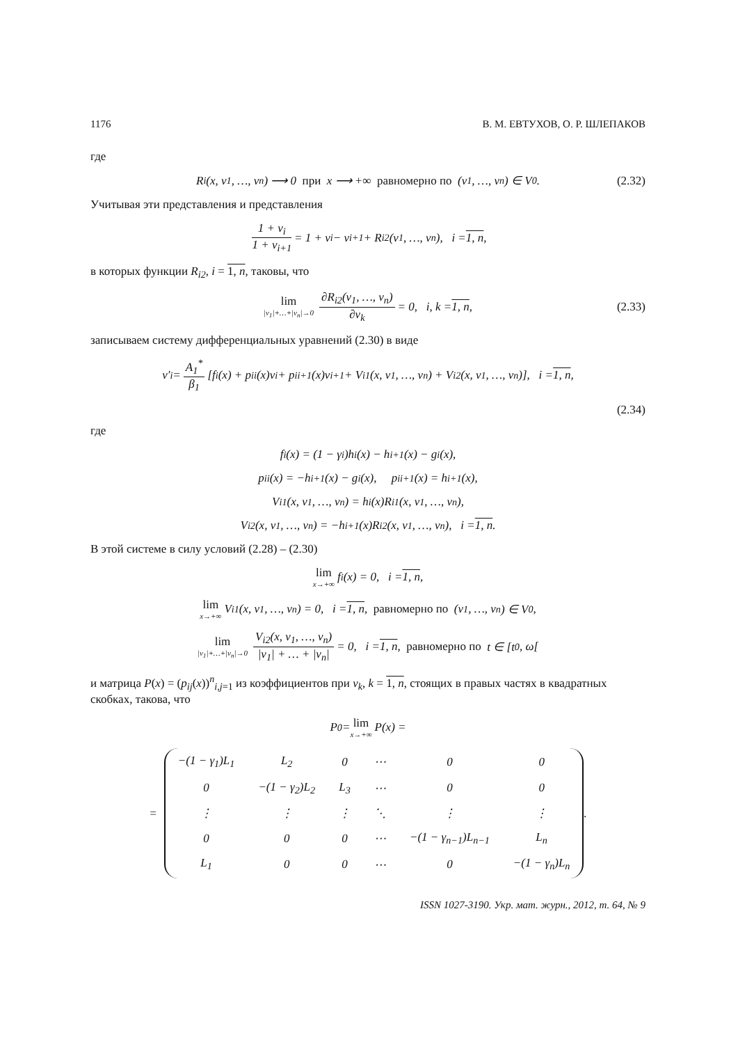1176 В. М. ЕВТУХОВ, О. Р. ШЛЕПАКОВ
где
R<sub>i</sub>(x, v<sub>1</sub>, …, v<sub>n</sub>) ⟶ 0 при x ⟶ +∞ равномерно по (v<sub>1</sub>, …, v<sub>n</sub>) ∈ V<sub>0</sub>. (2.32)
Учитывая эти представления и представления
1 + v<sub>i</sub> 1 + v<sub>i+1</sub> = 1 + v<sub>i</sub> − v<sub>i+1</sub> + R<sub>i2</sub>(v<sub>1</sub>, …, v<sub>n</sub>), i = 1, n,
в которых функции R<sub>i2</sub>, i = 1, n, таковы, что
lim |v<sub>1</sub>|+…+|v<sub>n</sub>|→0 ∂R<sub>i2</sub>(v<sub>1</sub>, …, v<sub>n</sub>) ∂v<sub>k</sub> = 0, i, k = 1, n, (2.33)
записываем систему дифференциальных уравнений (2.30) в виде
v′<sub>i</sub> = A<sub>1</sub><sup>*</sup> β<sub>1</sub> [f<sub>i</sub>(x) + p<sub>ii</sub>(x)v<sub>i</sub> + p<sub>ii+1</sub>(x)v<sub>i+1</sub> + V<sub>i1</sub>(x, v<sub>1</sub>, …, v<sub>n</sub>) + V<sub>i2</sub>(x, v<sub>1</sub>, …, v<sub>n</sub>)], i = 1, n,
(2.34)
где
f<sub>i</sub>(x) = (1 − γ<sub>i</sub>)h<sub>i</sub>(x) − h<sub>i+1</sub>(x) − g<sub>i</sub>(x),
p<sub>ii</sub>(x) = −h<sub>i+1</sub>(x) − g<sub>i</sub>(x), p<sub>ii+1</sub>(x) = h<sub>i+1</sub>(x),
V<sub>i1</sub>(x, v<sub>1</sub>, …, v<sub>n</sub>) = h<sub>i</sub>(x)R<sub>i1</sub>(x, v<sub>1</sub>, …, v<sub>n</sub>),
V<sub>i2</sub>(x, v<sub>1</sub>, …, v<sub>n</sub>) = −h<sub>i+1</sub>(x)R<sub>i2</sub>(x, v<sub>1</sub>, …, v<sub>n</sub>), i = 1, n.
В этой системе в силу условий (2.28) – (2.30)
lim x→+∞ f<sub>i</sub>(x) = 0, i = 1, n,
lim x→+∞ V<sub>i1</sub>(x, v<sub>1</sub>, …, v<sub>n</sub>) = 0, i = 1, n, равномерно по (v<sub>1</sub>, …, v<sub>n</sub>) ∈ V<sub>0</sub>,
lim |v<sub>1</sub>|+…+|v<sub>n</sub>|→0 V<sub>i2</sub>(x, v<sub>1</sub>, …, v<sub>n</sub>) |v<sub>1</sub>| + … + |v<sub>n</sub>| = 0, i = 1, n, равномерно по t ∈ [t<sub>0</sub>, ω[
и матрица P(x) = (p<sub>ij</sub>(x))<sup>n</sup><sub>i,j=1</sub> из коэффициентов при v<sub>k</sub>, k = 1, n, стоящих в правых частях в квадратных скобках, такова, что
P<sub>0</sub> = lim x→+∞ P(x) =
=
| −(1 − γ<sub>1</sub>)L<sub>1</sub> | L<sub>2</sub> | 0 | ⋯ | 0 | 0 |
| 0 | −(1 − γ<sub>2</sub>)L<sub>2</sub> | L<sub>3</sub> | ⋯ | 0 | 0 |
| ⋮ | ⋮ | ⋮ | ⋱ | ⋮ | ⋮ |
| 0 | 0 | 0 | ⋯ | −(1 − γ<sub>n−1</sub>)L<sub>n−1</sub> | L<sub>n</sub> |
| L<sub>1</sub> | 0 | 0 | ⋯ | 0 | −(1 − γ<sub>n</sub>)L<sub>n</sub> |
.
ISSN 1027-3190. Укр. мат. журн., 2012, т. 64, № 9